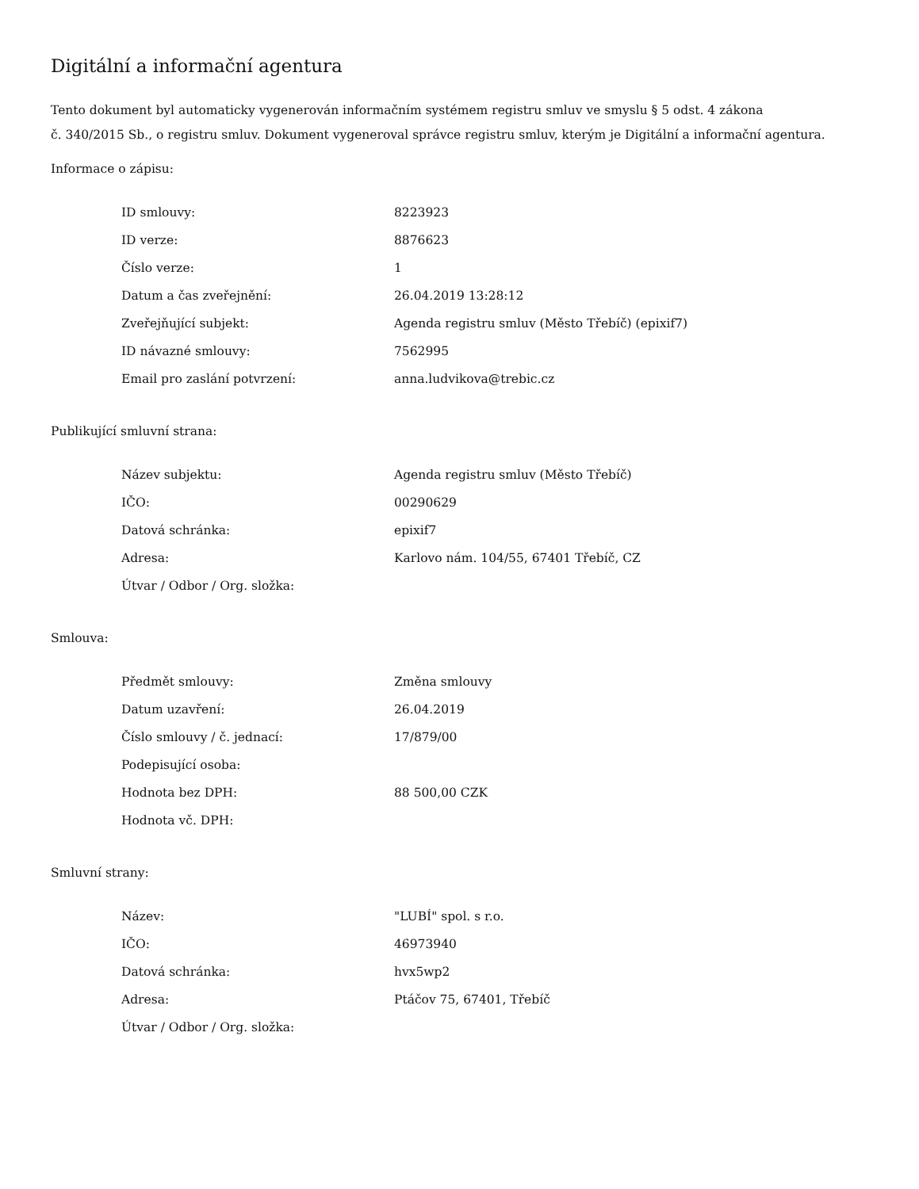Digitální a informační agentura
Tento dokument byl automaticky vygenerován informačním systémem registru smluv ve smyslu § 5 odst. 4 zákona
č. 340/2015 Sb., o registru smluv. Dokument vygeneroval správce registru smluv, kterým je Digitální a informační agentura.
Informace o zápisu:
| ID smlouvy: | 8223923 |
| ID verze: | 8876623 |
| Číslo verze: | 1 |
| Datum a čas zveřejnění: | 26.04.2019 13:28:12 |
| Zveřejňující subjekt: | Agenda registru smluv (Město Třebíč) (epixif7) |
| ID návazné smlouvy: | 7562995 |
| Email pro zaslání potvrzení: | anna.ludvikova@trebic.cz |
Publikující smluvní strana:
| Název subjektu: | Agenda registru smluv (Město Třebíč) |
| IČO: | 00290629 |
| Datová schránka: | epixif7 |
| Adresa: | Karlovo nám. 104/55, 67401 Třebíč, CZ |
| Útvar / Odbor / Org. složka: | |
Smlouva:
| Předmět smlouvy: | Změna smlouvy |
| Datum uzavření: | 26.04.2019 |
| Číslo smlouvy / č. jednací: | 17/879/00 |
| Podepisující osoba: | |
| Hodnota bez DPH: | 88 500,00 CZK |
| Hodnota vč. DPH: | |
Smluvní strany:
| Název: | "LUBÍ" spol. s r.o. |
| IČO: | 46973940 |
| Datová schránka: | hvx5wp2 |
| Adresa: | Ptáčov 75, 67401, Třebíč |
| Útvar / Odbor / Org. složka: | |